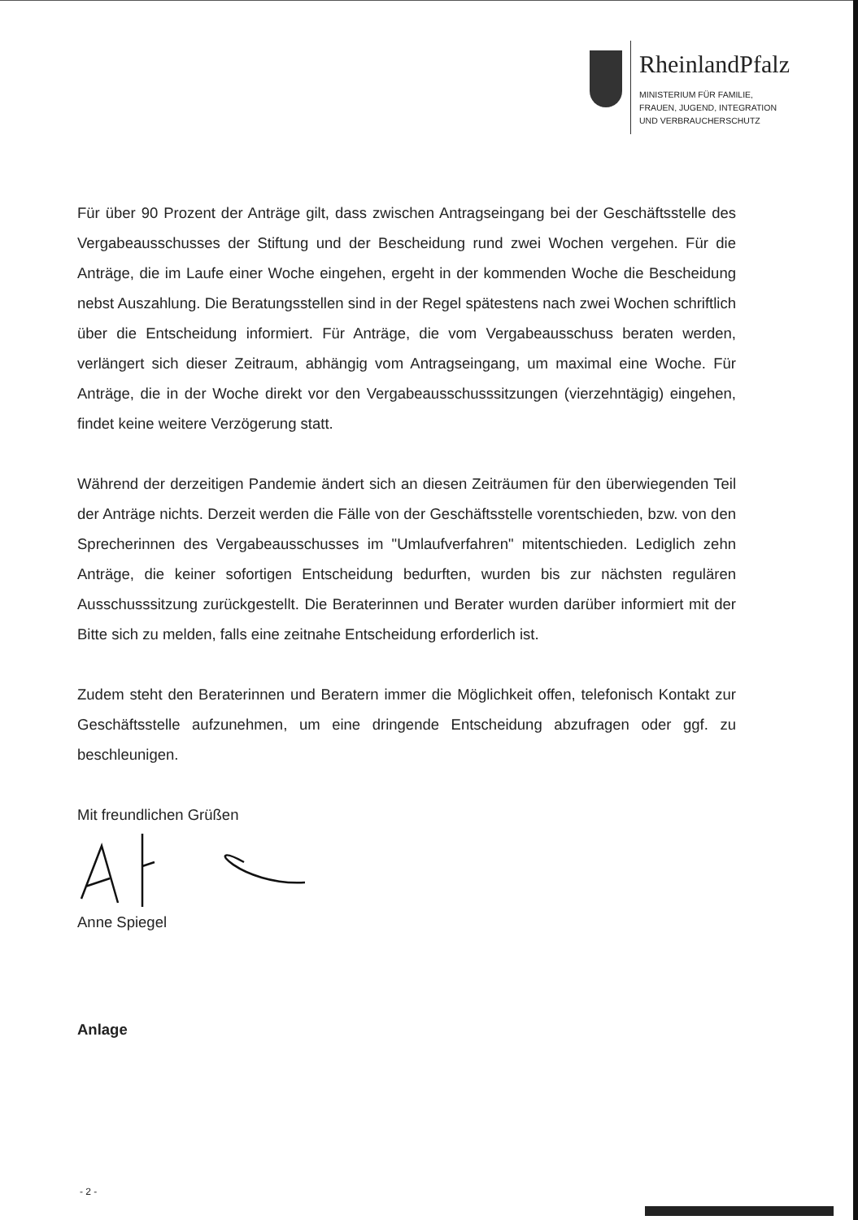RheinlandPfalz
MINISTERIUM FÜR FAMILIE,
FRAUEN, JUGEND, INTEGRATION
UND VERBRAUCHERSCHUTZ
Für über 90 Prozent der Anträge gilt, dass zwischen Antragseingang bei der Geschäftsstelle des Vergabeausschusses der Stiftung und der Bescheidung rund zwei Wochen vergehen. Für die Anträge, die im Laufe einer Woche eingehen, ergeht in der kommenden Woche die Bescheidung nebst Auszahlung. Die Beratungsstellen sind in der Regel spätestens nach zwei Wochen schriftlich über die Entscheidung informiert. Für Anträge, die vom Vergabeausschuss beraten werden, verlängert sich dieser Zeitraum, abhängig vom Antragseingang, um maximal eine Woche. Für Anträge, die in der Woche direkt vor den Vergabeausschusssitzungen (vierzehntägig) eingehen, findet keine weitere Verzögerung statt.
Während der derzeitigen Pandemie ändert sich an diesen Zeiträumen für den überwiegenden Teil der Anträge nichts. Derzeit werden die Fälle von der Geschäftsstelle vorentschieden, bzw. von den Sprecherinnen des Vergabeausschusses im "Umlaufverfahren" mitentschieden. Lediglich zehn Anträge, die keiner sofortigen Entscheidung bedurften, wurden bis zur nächsten regulären Ausschusssitzung zurückgestellt. Die Beraterinnen und Berater wurden darüber informiert mit der Bitte sich zu melden, falls eine zeitnahe Entscheidung erforderlich ist.
Zudem steht den Beraterinnen und Beratern immer die Möglichkeit offen, telefonisch Kontakt zur Geschäftsstelle aufzunehmen, um eine dringende Entscheidung abzufragen oder ggf. zu beschleunigen.
Mit freundlichen Grüßen
Anne Spiegel
Anlage
- 2 -